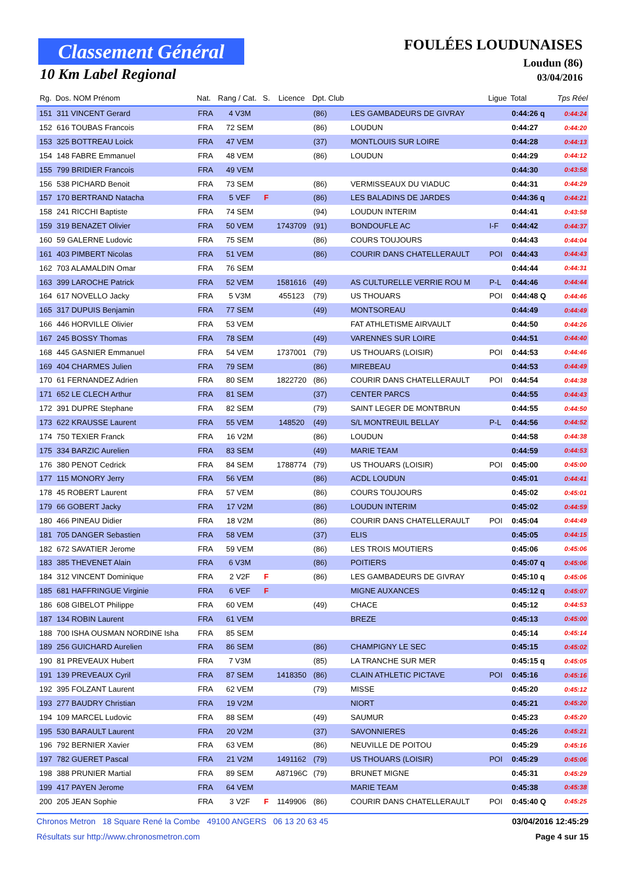Classement Général
10 Km Label Regional
FOULÉES LOUDUNAISES
Loudun (86)
03/04/2016
| Rg. | Dos. NOM Prénom | Nat. | Rang / Cat. | S. | Licence | Dpt. Club | | Ligue | Total | Tps Réel |
| --- | --- | --- | --- | --- | --- | --- | --- | --- | --- | --- |
| 151 | 311 VINCENT Gerard | FRA | 4 V3M | | | (86) | LES GAMBADEURS DE GIVRAY | | 0:44:26 q | 0:44:24 |
| 152 | 616 TOUBAS Francois | FRA | 72 SEM | | | (86) | LOUDUN | | 0:44:27 | 0:44:20 |
| 153 | 325 BOTTREAU Loick | FRA | 47 VEM | | | (37) | MONTLOUIS SUR LOIRE | | 0:44:28 | 0:44:13 |
| 154 | 148 FABRE Emmanuel | FRA | 48 VEM | | | (86) | LOUDUN | | 0:44:29 | 0:44:12 |
| 155 | 799 BRIDIER Francois | FRA | 49 VEM | | | | | | 0:44:30 | 0:43:58 |
| 156 | 538 PICHARD Benoit | FRA | 73 SEM | | | (86) | VERMISSEAUX DU VIADUC | | 0:44:31 | 0:44:29 |
| 157 | 170 BERTRAND Natacha | FRA | 5 VEF | F | | (86) | LES BALADINS DE JARDES | | 0:44:36 q | 0:44:21 |
| 158 | 241 RICCHI Baptiste | FRA | 74 SEM | | | (94) | LOUDUN INTERIM | | 0:44:41 | 0:43:58 |
| 159 | 319 BENAZET Olivier | FRA | 50 VEM | | 1743709 | (91) | BONDOUFLE AC | I-F | 0:44:42 | 0:44:37 |
| 160 | 59 GALERNE Ludovic | FRA | 75 SEM | | | (86) | COURS TOUJOURS | | 0:44:43 | 0:44:04 |
| 161 | 403 PIMBERT Nicolas | FRA | 51 VEM | | | (86) | COURIR DANS CHATELLERAULT | POI | 0:44:43 | 0:44:43 |
| 162 | 703 ALAMALDIN Omar | FRA | 76 SEM | | | | | | 0:44:44 | 0:44:31 |
| 163 | 399 LAROCHE Patrick | FRA | 52 VEM | | 1581616 | (49) | AS CULTURELLE VERRIE ROU M | P-L | 0:44:46 | 0:44:44 |
| 164 | 617 NOVELLO Jacky | FRA | 5 V3M | | 455123 | (79) | US THOUARS | POI | 0:44:48 Q | 0:44:46 |
| 165 | 317 DUPUIS Benjamin | FRA | 77 SEM | | | (49) | MONTSOREAU | | 0:44:49 | 0:44:49 |
| 166 | 446 HORVILLE Olivier | FRA | 53 VEM | | | | FAT ATHLETISME AIRVAULT | | 0:44:50 | 0:44:26 |
| 167 | 245 BOSSY Thomas | FRA | 78 SEM | | | (49) | VARENNES SUR LOIRE | | 0:44:51 | 0:44:40 |
| 168 | 445 GASNIER Emmanuel | FRA | 54 VEM | | 1737001 | (79) | US THOUARS (LOISIR) | POI | 0:44:53 | 0:44:46 |
| 169 | 404 CHARMES Julien | FRA | 79 SEM | | | (86) | MIREBEAU | | 0:44:53 | 0:44:49 |
| 170 | 61 FERNANDEZ Adrien | FRA | 80 SEM | | 1822720 | (86) | COURIR DANS CHATELLERAULT | POI | 0:44:54 | 0:44:38 |
| 171 | 652 LE CLECH Arthur | FRA | 81 SEM | | | (37) | CENTER PARCS | | 0:44:55 | 0:44:43 |
| 172 | 391 DUPRE Stephane | FRA | 82 SEM | | | (79) | SAINT LEGER DE MONTBRUN | | 0:44:55 | 0:44:50 |
| 173 | 622 KRAUSSE Laurent | FRA | 55 VEM | | 148520 | (49) | S/L MONTREUIL BELLAY | P-L | 0:44:56 | 0:44:52 |
| 174 | 750 TEXIER Franck | FRA | 16 V2M | | | (86) | LOUDUN | | 0:44:58 | 0:44:38 |
| 175 | 334 BARZIC Aurelien | FRA | 83 SEM | | | (49) | MARIE TEAM | | 0:44:59 | 0:44:53 |
| 176 | 380 PENOT Cedrick | FRA | 84 SEM | | 1788774 | (79) | US THOUARS (LOISIR) | POI | 0:45:00 | 0:45:00 |
| 177 | 115 MONORY Jerry | FRA | 56 VEM | | | (86) | ACDL LOUDUN | | 0:45:01 | 0:44:41 |
| 178 | 45 ROBERT Laurent | FRA | 57 VEM | | | (86) | COURS TOUJOURS | | 0:45:02 | 0:45:01 |
| 179 | 66 GOBERT Jacky | FRA | 17 V2M | | | (86) | LOUDUN INTERIM | | 0:45:02 | 0:44:59 |
| 180 | 466 PINEAU Didier | FRA | 18 V2M | | | (86) | COURIR DANS CHATELLERAULT | POI | 0:45:04 | 0:44:49 |
| 181 | 705 DANGER Sebastien | FRA | 58 VEM | | | (37) | ELIS | | 0:45:05 | 0:44:15 |
| 182 | 672 SAVATIER Jerome | FRA | 59 VEM | | | (86) | LES TROIS MOUTIERS | | 0:45:06 | 0:45:06 |
| 183 | 385 THEVENET Alain | FRA | 6 V3M | | | (86) | POITIERS | | 0:45:07 q | 0:45:06 |
| 184 | 312 VINCENT Dominique | FRA | 2 V2F | F | | (86) | LES GAMBADEURS DE GIVRAY | | 0:45:10 q | 0:45:06 |
| 185 | 681 HAFFRINGUE Virginie | FRA | 6 VEF | F | | | MIGNE AUXANCES | | 0:45:12 q | 0:45:07 |
| 186 | 608 GIBELOT Philippe | FRA | 60 VEM | | | (49) | CHACE | | 0:45:12 | 0:44:53 |
| 187 | 134 ROBIN Laurent | FRA | 61 VEM | | | | BREZE | | 0:45:13 | 0:45:00 |
| 188 | 700 ISHA OUSMAN NORDINE Isha | FRA | 85 SEM | | | | | | 0:45:14 | 0:45:14 |
| 189 | 256 GUICHARD Aurelien | FRA | 86 SEM | | | (86) | CHAMPIGNY LE SEC | | 0:45:15 | 0:45:02 |
| 190 | 81 PREVEAUX Hubert | FRA | 7 V3M | | | (85) | LA TRANCHE SUR MER | | 0:45:15 q | 0:45:05 |
| 191 | 139 PREVEAUX Cyril | FRA | 87 SEM | | 1418350 | (86) | CLAIN ATHLETIC PICTAVE | POI | 0:45:16 | 0:45:16 |
| 192 | 395 FOLZANT Laurent | FRA | 62 VEM | | | (79) | MISSE | | 0:45:20 | 0:45:12 |
| 193 | 277 BAUDRY Christian | FRA | 19 V2M | | | | NIORT | | 0:45:21 | 0:45:20 |
| 194 | 109 MARCEL Ludovic | FRA | 88 SEM | | | (49) | SAUMUR | | 0:45:23 | 0:45:20 |
| 195 | 530 BARAULT Laurent | FRA | 20 V2M | | | (37) | SAVONNIERES | | 0:45:26 | 0:45:21 |
| 196 | 792 BERNIER Xavier | FRA | 63 VEM | | | (86) | NEUVILLE DE POITOU | | 0:45:29 | 0:45:16 |
| 197 | 782 GUERET Pascal | FRA | 21 V2M | | 1491162 | (79) | US THOUARS (LOISIR) | POI | 0:45:29 | 0:45:06 |
| 198 | 388 PRUNIER Martial | FRA | 89 SEM | | A87196C | (79) | BRUNET MIGNE | | 0:45:31 | 0:45:29 |
| 199 | 417 PAYEN Jerome | FRA | 64 VEM | | | | MARIE TEAM | | 0:45:38 | 0:45:38 |
| 200 | 205 JEAN Sophie | FRA | 3 V2F | F | 1149906 | (86) | COURIR DANS CHATELLERAULT | POI | 0:45:40 Q | 0:45:25 |
Chronos Metron 18 Square René la Combe 49100 ANGERS 06 13 20 63 45 03/04/2016 12:45:29
Résultats sur http://www.chronosmetron.com Page 4 sur 15